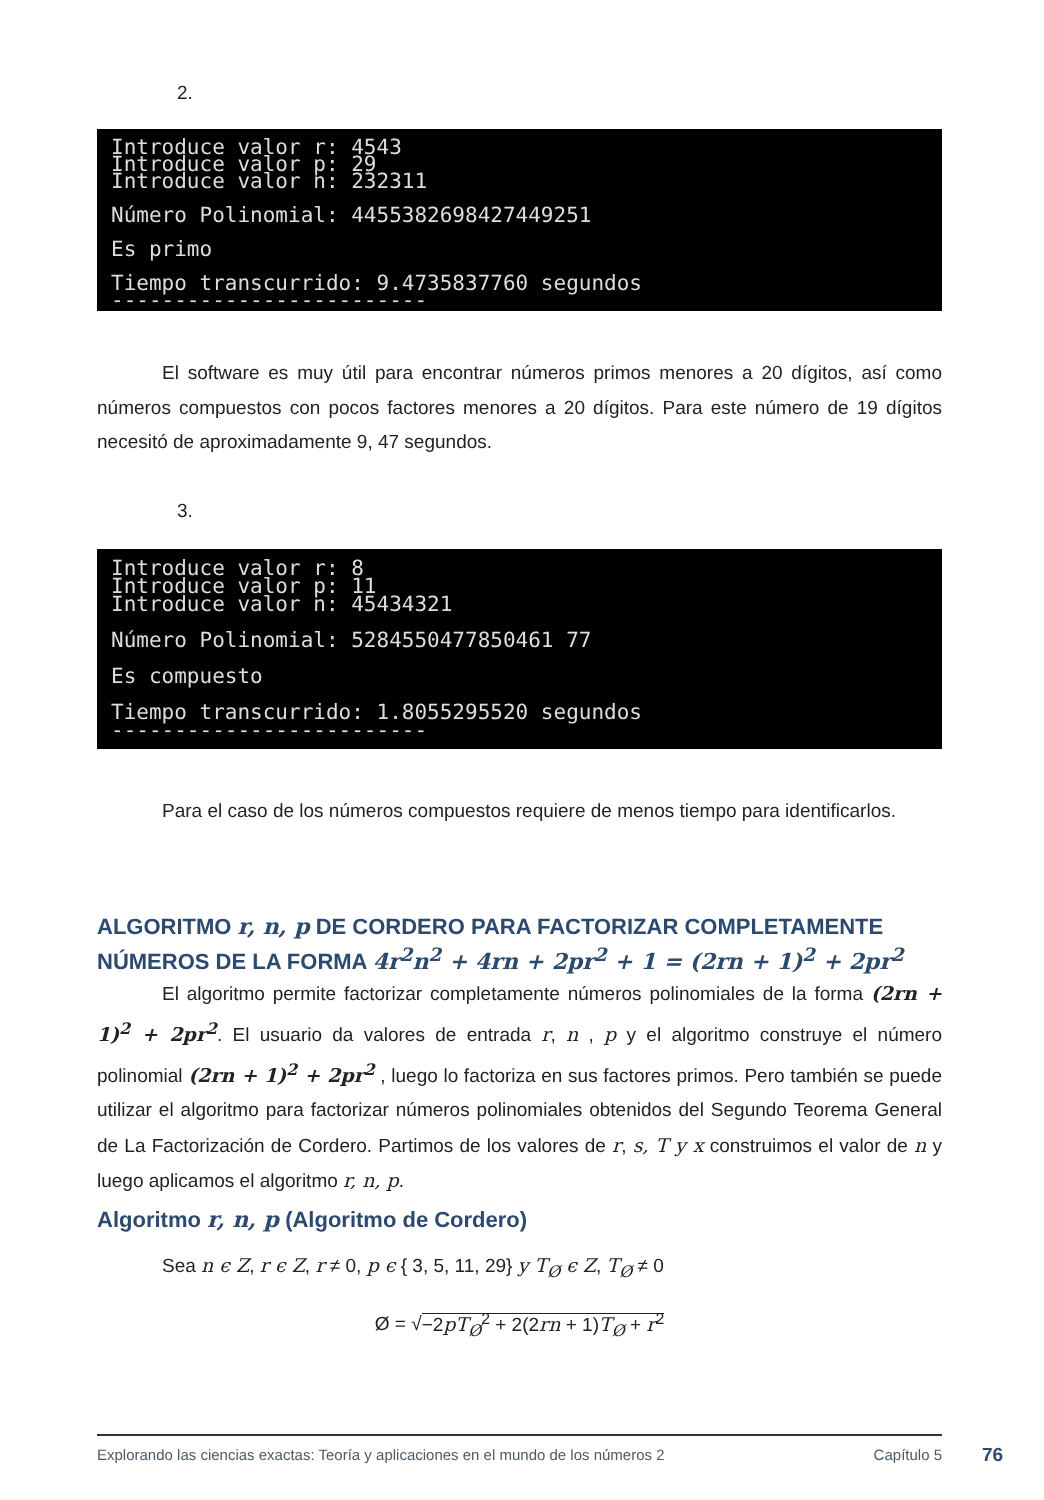2.
Introduce valor r: 4543 Introduce valor p: 29 Introduce valor n: 232311 Número Polinomial: 4455382698427449251 Es primo Tiempo transcurrido: 9.4735837760 segundos -------------------------
El software es muy útil para encontrar números primos menores a 20 dígitos, así como números compuestos con pocos factores menores a 20 dígitos. Para este número de 19 dígitos necesitó de aproximadamente 9, 47 segundos.
3.
Introduce valor r: 8 Introduce valor p: 11 Introduce valor n: 45434321 Número Polinomial: 5284550477850461 77 Es compuesto Tiempo transcurrido: 1.8055295520 segundos -------------------------
Para el caso de los números compuestos requiere de menos tiempo para identificarlos.
ALGORITMO r, n, p DE CORDERO PARA FACTORIZAR COMPLETAMENTE NÚMEROS DE LA FORMA 4r<sup>2</sup>n<sup>2</sup> + 4rn + 2pr<sup>2</sup> + 1 = (2rn + 1)<sup>2</sup> + 2pr<sup>2</sup>
El algoritmo permite factorizar completamente números polinomiales de la forma (2rn + 1)<sup>2</sup> + 2pr<sup>2</sup>. El usuario da valores de entrada r, n , p y el algoritmo construye el número polinomial (2rn + 1)<sup>2</sup> + 2pr<sup>2</sup> , luego lo factoriza en sus factores primos. Pero también se puede utilizar el algoritmo para factorizar números polinomiales obtenidos del Segundo Teorema General de La Factorización de Cordero. Partimos de los valores de r, s, T y x construimos el valor de n y luego aplicamos el algoritmo r, n, p.
Algoritmo r, n, p (Algoritmo de Cordero)
Sea n ϵ Z, r ϵ Z, r ≠ 0, p ϵ { 3, 5, 11, 29} y T<sub>Ø</sub> ϵ Z, T<sub>Ø</sub> ≠ 0
Ø = √−2pT<sub>Ø</sub><sup>2</sup> + 2(2rn + 1)T<sub>Ø</sub> + r<sup>2</sup>
Explorando las ciencias exactas: Teoría y aplicaciones en el mundo de los números 2 Capítulo 5
76